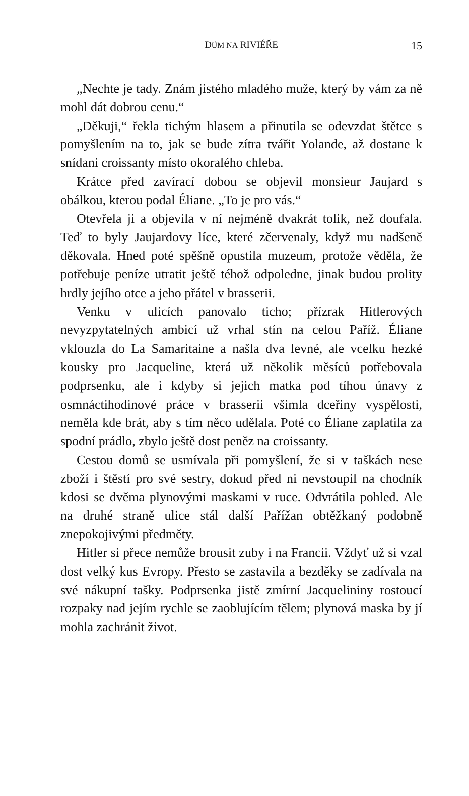DŮM NA RIVIÉŘE 15
„Nechte je tady. Znám jistého mladého muže, který by vám za ně mohl dát dobrou cenu.“
„Děkuji,“ řekla tichým hlasem a přinutila se odevzdat štětce s pomyšlením na to, jak se bude zítra tvářit Yolande, až dostane k snídani croissanty místo okoralého chleba.
Krátce před zavírací dobou se objevil monsieur Jaujard s obálkou, kterou podal Éliane. „To je pro vás.“
Otevřela ji a objevila v ní nejméně dvakrát tolik, než doufala. Teď to byly Jaujardovy líce, které zčervenaly, když mu nadšeně děkovala. Hned poté spěšně opustila muzeum, protože věděla, že potřebuje peníze utratit ještě téhož odpoledne, jinak budou prolity hrdly jejího otce a jeho přátel v brasserii.
Venku v ulicích panovalo ticho; přízrak Hitlerových nevyzpytatelných ambicí už vrhal stín na celou Paříž. Éliane vklouzla do La Samaritaine a našla dva levné, ale vcelku hezké kousky pro Jacqueline, která už několik měsíců potřebovala podprsenku, ale i kdyby si jejich matka pod tíhou únavy z osmnáctihodinové práce v brasserii všimla dceřiny vyspělosti, neměla kde brát, aby s tím něco udělala. Poté co Éliane zaplatila za spodní prádlo, zbylo ještě dost peněz na croissanty.
Cestou domů se usmívala při pomyšlení, že si v taškách nese zboží i štěstí pro své sestry, dokud před ni nevstoupil na chodník kdosi se dvěma plynovými maskami v ruce. Odvrátila pohled. Ale na druhé straně ulice stál další Pařížan obtěžkaný podobně znepokojivými předměty.
Hitler si přece nemůže brousit zuby i na Francii. Vždyť už si vzal dost velký kus Evropy. Přesto se zastavila a bezděky se zadívala na své nákupní tašky. Podprsenka jistě zmírní Jacquelininy rostoucí rozpaky nad jejím rychle se zaoblujícím tělem; plynová maska by jí mohla zachránit život.